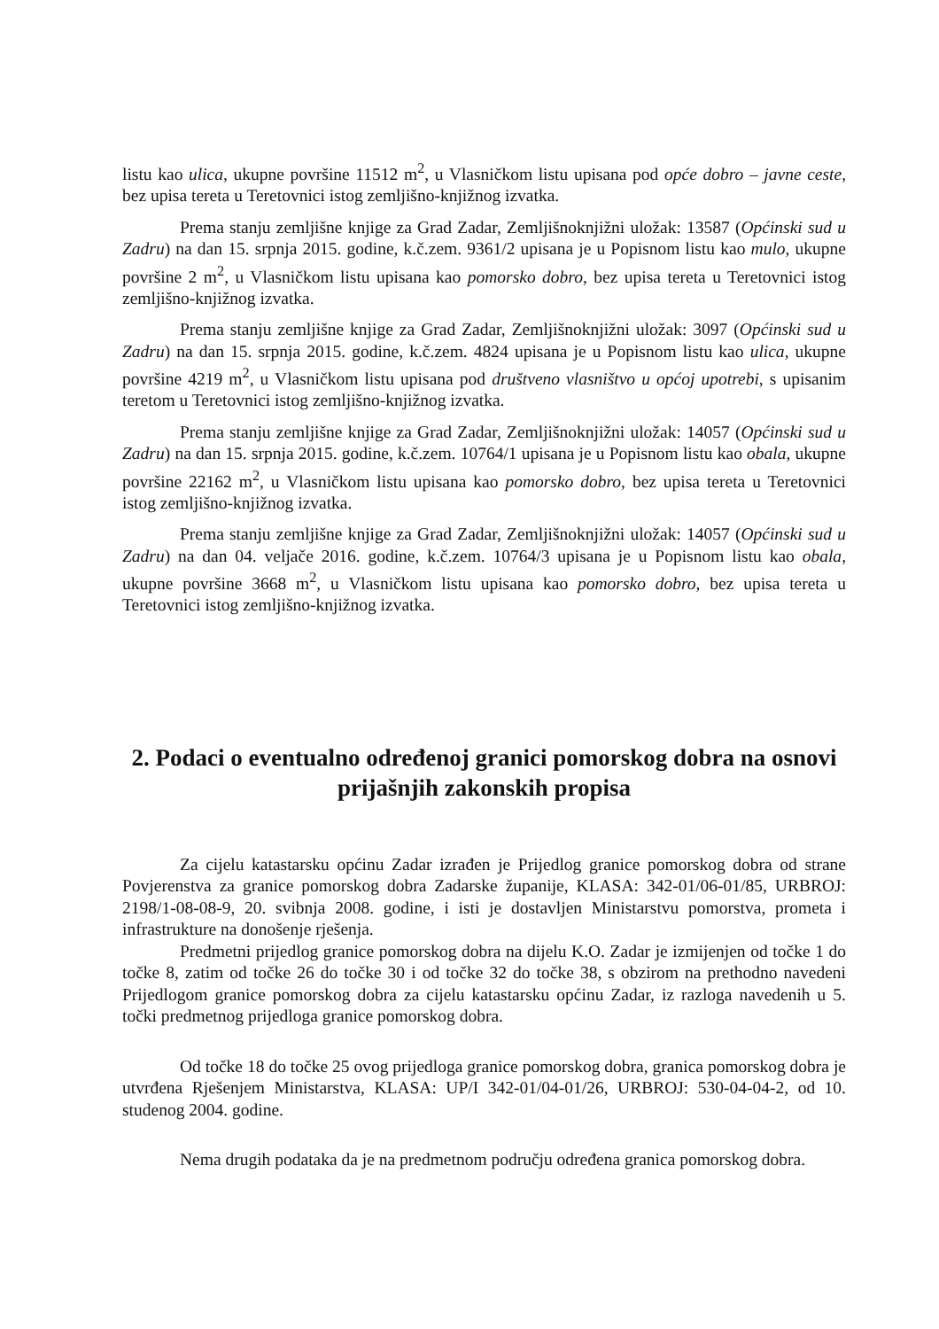listu kao ulica, ukupne površine 11512 m<sup>2</sup>, u Vlasničkom listu upisana pod opće dobro – javne ceste, bez upisa tereta u Teretovnici istog zemljišno-knjižnog izvatka.
Prema stanju zemljišne knjige za Grad Zadar, Zemljišnoknjižni uložak: 13587 (Općinski sud u Zadru) na dan 15. srpnja 2015. godine, k.č.zem. 9361/2 upisana je u Popisnom listu kao mulo, ukupne površine 2 m<sup>2</sup>, u Vlasničkom listu upisana kao pomorsko dobro, bez upisa tereta u Teretovnici istog zemljišno-knjižnog izvatka.
Prema stanju zemljišne knjige za Grad Zadar, Zemljišnoknjižni uložak: 3097 (Općinski sud u Zadru) na dan 15. srpnja 2015. godine, k.č.zem. 4824 upisana je u Popisnom listu kao ulica, ukupne površine 4219 m<sup>2</sup>, u Vlasničkom listu upisana pod društveno vlasništvo u općoj upotrebi, s upisanim teretom u Teretovnici istog zemljišno-knjižnog izvatka.
Prema stanju zemljišne knjige za Grad Zadar, Zemljišnoknjižni uložak: 14057 (Općinski sud u Zadru) na dan 15. srpnja 2015. godine, k.č.zem. 10764/1 upisana je u Popisnom listu kao obala, ukupne površine 22162 m<sup>2</sup>, u Vlasničkom listu upisana kao pomorsko dobro, bez upisa tereta u Teretovnici istog zemljišno-knjižnog izvatka.
Prema stanju zemljišne knjige za Grad Zadar, Zemljišnoknjižni uložak: 14057 (Općinski sud u Zadru) na dan 04. veljače 2016. godine, k.č.zem. 10764/3 upisana je u Popisnom listu kao obala, ukupne površine 3668 m<sup>2</sup>, u Vlasničkom listu upisana kao pomorsko dobro, bez upisa tereta u Teretovnici istog zemljišno-knjižnog izvatka.
2. Podaci o eventualno određenoj granici pomorskog dobra na osnovi prijašnjih zakonskih propisa
Za cijelu katastarsku općinu Zadar izrađen je Prijedlog granice pomorskog dobra od strane Povjerenstva za granice pomorskog dobra Zadarske županije, KLASA: 342-01/06-01/85, URBROJ: 2198/1-08-08-9, 20. svibnja 2008. godine, i isti je dostavljen Ministarstvu pomorstva, prometa i infrastrukture na donošenje rješenja.
Predmetni prijedlog granice pomorskog dobra na dijelu K.O. Zadar je izmijenjen od točke 1 do točke 8, zatim od točke 26 do točke 30 i od točke 32 do točke 38, s obzirom na prethodno navedeni Prijedlogom granice pomorskog dobra za cijelu katastarsku općinu Zadar, iz razloga navedenih u 5. točki predmetnog prijedloga granice pomorskog dobra.
Od točke 18 do točke 25 ovog prijedloga granice pomorskog dobra, granica pomorskog dobra je utvrđena Rješenjem Ministarstva, KLASA: UP/I 342-01/04-01/26, URBROJ: 530-04-04-2, od 10. studenog 2004. godine.
Nema drugih podataka da je na predmetnom području određena granica pomorskog dobra.